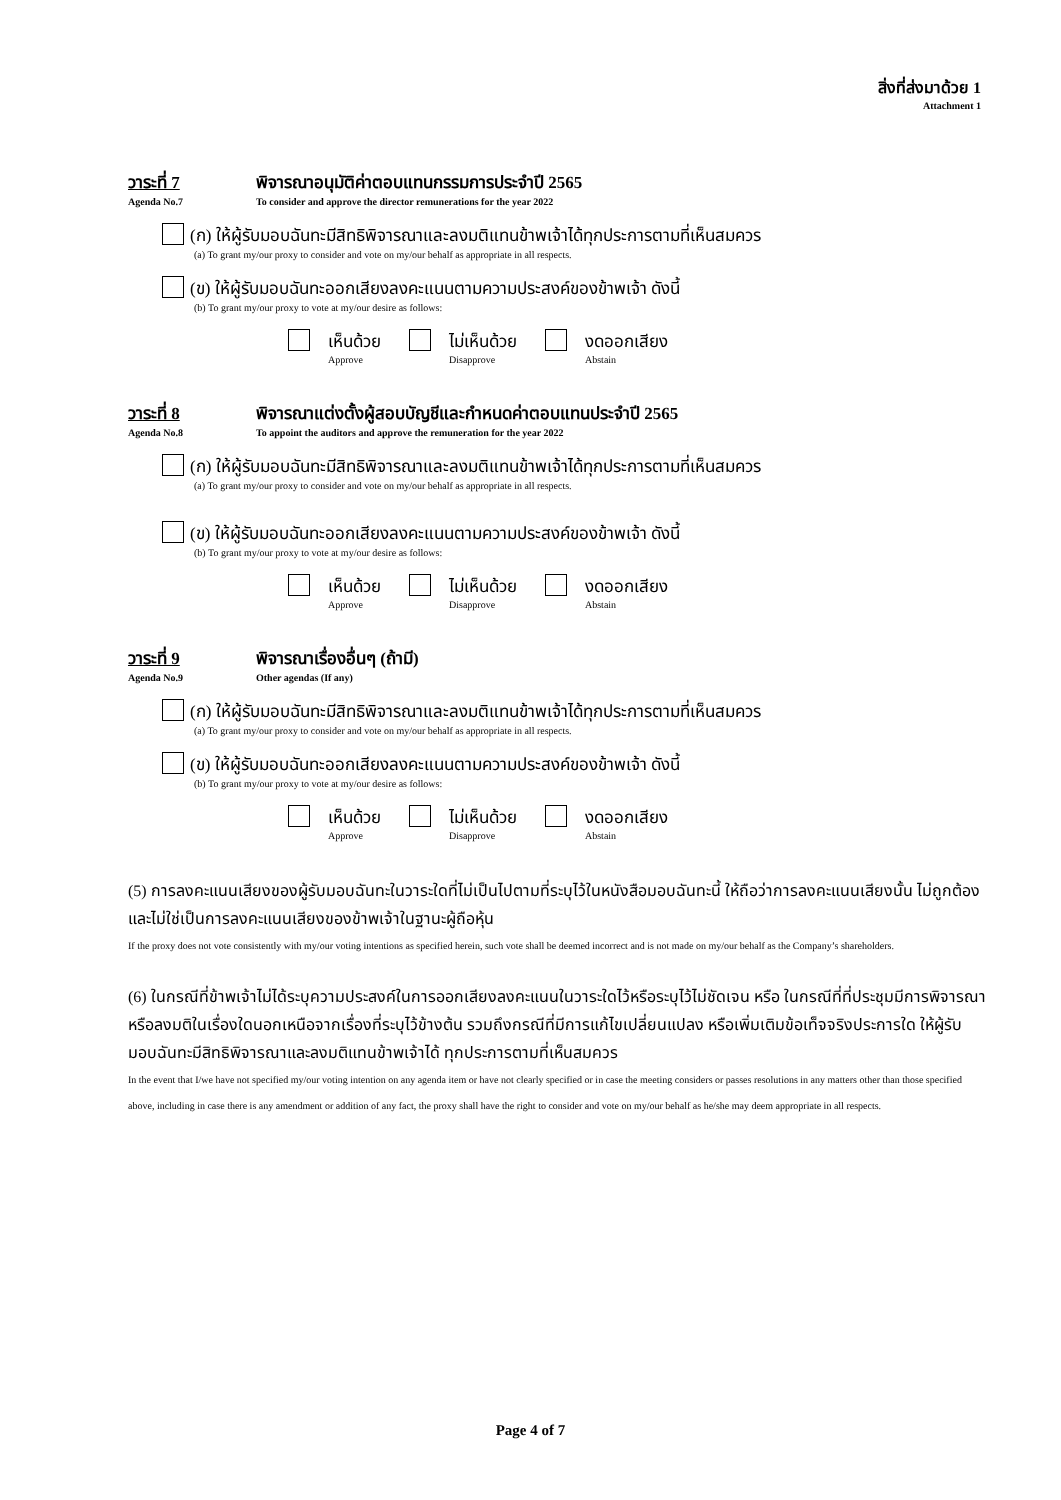สิ่งที่ส่งมาด้วย 1
Attachment 1
วาระที่ 7 พิจารณาอนุมัติค่าตอบแทนกรรมการประจำปี 2565
Agenda No.7 To consider and approve the director remunerations for the year 2022
(ก) ให้ผู้รับมอบฉันทะมีสิทธิพิจารณาและลงมติแทนข้าพเจ้าได้ทุกประการตามที่เห็นสมควร
(a) To grant my/our proxy to consider and vote on my/our behalf as appropriate in all respects.
(ข) ให้ผู้รับมอบฉันทะออกเสียงลงคะแนนตามความประสงค์ของข้าพเจ้า ดังนี้
(b) To grant my/our proxy to vote at my/our desire as follows:
เห็นด้วย
Approve
ไม่เห็นด้วย
Disapprove
งดออกเสียง
Abstain
วาระที่ 8 พิจารณาแต่งตั้งผู้สอบบัญชีและกำหนดค่าตอบแทนประจำปี 2565
Agenda No.8 To appoint the auditors and approve the remuneration for the year 2022
(ก) ให้ผู้รับมอบฉันทะมีสิทธิพิจารณาและลงมติแทนข้าพเจ้าได้ทุกประการตามที่เห็นสมควร
(a) To grant my/our proxy to consider and vote on my/our behalf as appropriate in all respects.
(ข) ให้ผู้รับมอบฉันทะออกเสียงลงคะแนนตามความประสงค์ของข้าพเจ้า ดังนี้
(b) To grant my/our proxy to vote at my/our desire as follows:
เห็นด้วย
Approve
ไม่เห็นด้วย
Disapprove
งดออกเสียง
Abstain
วาระที่ 9 พิจารณาเรื่องอื่นๆ (ถ้ามี)
Agenda No.9 Other agendas (If any)
(ก) ให้ผู้รับมอบฉันทะมีสิทธิพิจารณาและลงมติแทนข้าพเจ้าได้ทุกประการตามที่เห็นสมควร
(a) To grant my/our proxy to consider and vote on my/our behalf as appropriate in all respects.
(ข) ให้ผู้รับมอบฉันทะออกเสียงลงคะแนนตามความประสงค์ของข้าพเจ้า ดังนี้
(b) To grant my/our proxy to vote at my/our desire as follows:
เห็นด้วย
Approve
ไม่เห็นด้วย
Disapprove
งดออกเสียง
Abstain
(5) การลงคะแนนเสียงของผู้รับมอบฉันทะในวาระใดที่ไม่เป็นไปตามที่ระบุไว้ในหนังสือมอบฉันทะนี้ ให้ถือว่าการลงคะแนนเสียงนั้น ไม่ถูกต้องและไม่ใช่เป็นการลงคะแนนเสียงของข้าพเจ้าในฐานะผู้ถือหุ้น
If the proxy does not vote consistently with my/our voting intentions as specified herein, such vote shall be deemed incorrect and is not made on my/our behalf as the Company’s shareholders.
(6) ในกรณีที่ข้าพเจ้าไม่ได้ระบุความประสงค์ในการออกเสียงลงคะแนนในวาระใดไว้หรือระบุไว้ไม่ชัดเจน หรือ ในกรณีที่ที่ประชุมมีการพิจารณาหรือลงมติในเรื่องใดนอกเหนือจากเรื่องที่ระบุไว้ข้างต้น รวมถึงกรณีที่มีการแก้ไขเปลี่ยนแปลง หรือเพิ่มเติมข้อเท็จจริงประการใด ให้ผู้รับมอบฉันทะมีสิทธิพิจารณาและลงมติแทนข้าพเจ้าได้ ทุกประการตามที่เห็นสมควร
In the event that I/we have not specified my/our voting intention on any agenda item or have not clearly specified or in case the meeting considers or passes resolutions in any matters other than those specified above, including in case there is any amendment or addition of any fact, the proxy shall have the right to consider and vote on my/our behalf as he/she may deem appropriate in all respects.
Page 4 of 7